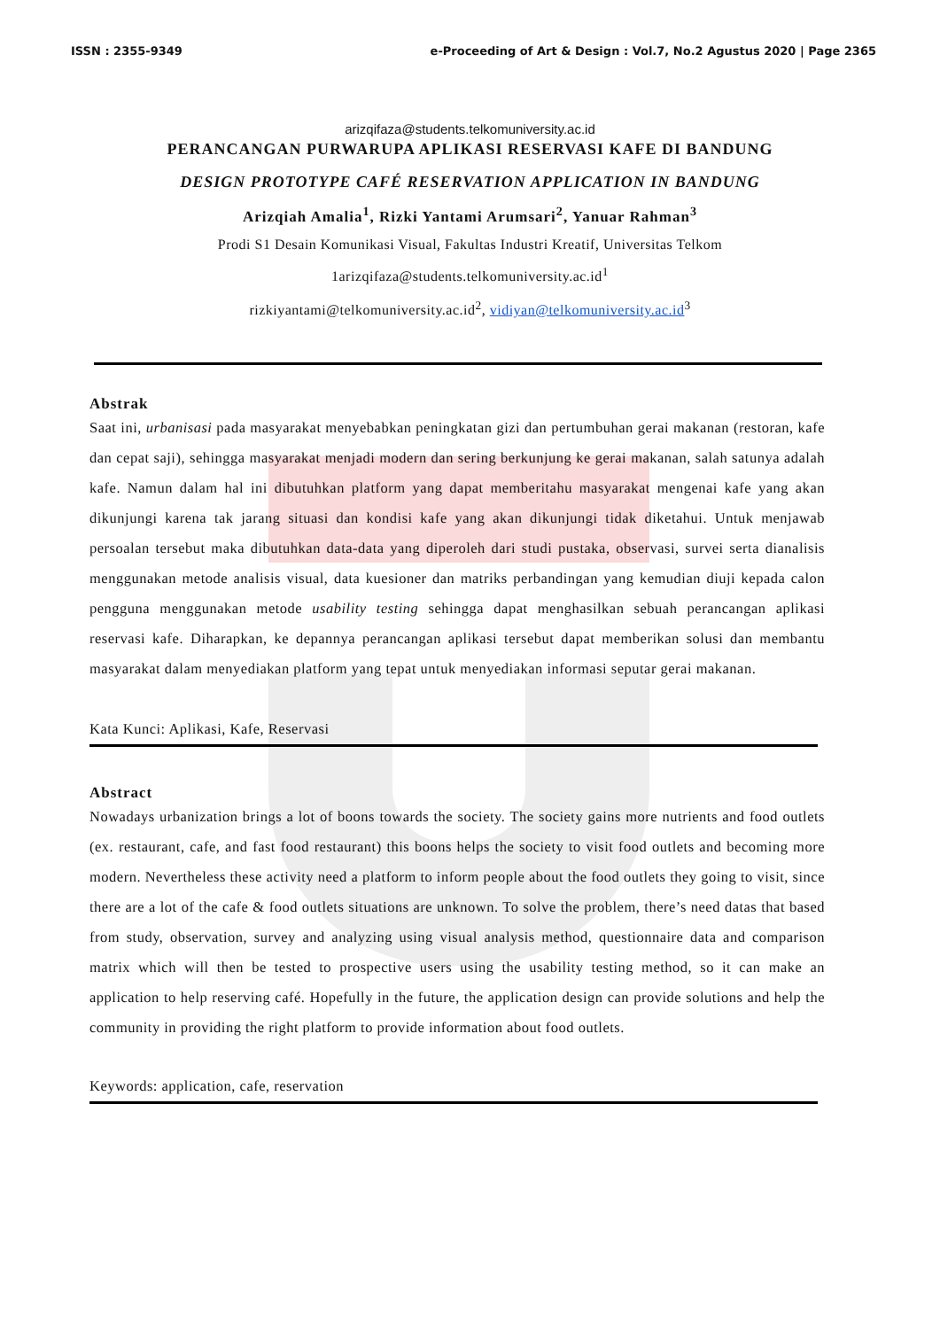ISSN : 2355-9349 e-Proceeding of Art & Design : Vol.7, No.2 Agustus 2020 | Page 2365
arizqifaza@students.telkomuniversity.ac.id
PERANCANGAN PURWARUPA APLIKASI RESERVASI KAFE DI BANDUNG
DESIGN PROTOTYPE CAFÉ RESERVATION APPLICATION IN BANDUNG
Arizqiah Amalia<sup>1</sup>, Rizki Yantami Arumsari<sup>2</sup>, Yanuar Rahman<sup>3</sup>
Prodi S1 Desain Komunikasi Visual, Fakultas Industri Kreatif, Universitas Telkom
1arizqifaza@students.telkomuniversity.ac.id<sup>1</sup>
rizkiyantami@telkomuniversity.ac.id<sup>2</sup>, vidiyan@telkomuniversity.ac.id<sup>3</sup>
Abstrak
Saat ini, urbanisasi pada masyarakat menyebabkan peningkatan gizi dan pertumbuhan gerai makanan (restoran, kafe dan cepat saji), sehingga masyarakat menjadi modern dan sering berkunjung ke gerai makanan, salah satunya adalah kafe. Namun dalam hal ini dibutuhkan platform yang dapat memberitahu masyarakat mengenai kafe yang akan dikunjungi karena tak jarang situasi dan kondisi kafe yang akan dikunjungi tidak diketahui. Untuk menjawab persoalan tersebut maka dibutuhkan data-data yang diperoleh dari studi pustaka, observasi, survei serta dianalisis menggunakan metode analisis visual, data kuesioner dan matriks perbandingan yang kemudian diuji kepada calon pengguna menggunakan metode usability testing sehingga dapat menghasilkan sebuah perancangan aplikasi reservasi kafe. Diharapkan, ke depannya perancangan aplikasi tersebut dapat memberikan solusi dan membantu masyarakat dalam menyediakan platform yang tepat untuk menyediakan informasi seputar gerai makanan.
Kata Kunci: Aplikasi, Kafe, Reservasi
Abstract
Nowadays urbanization brings a lot of boons towards the society. The society gains more nutrients and food outlets (ex. restaurant, cafe, and fast food restaurant) this boons helps the society to visit food outlets and becoming more modern. Nevertheless these activity need a platform to inform people about the food outlets they going to visit, since there are a lot of the cafe & food outlets situations are unknown. To solve the problem, there’s need datas that based from study, observation, survey and analyzing using visual analysis method, questionnaire data and comparison matrix which will then be tested to prospective users using the usability testing method, so it can make an application to help reserving café. Hopefully in the future, the application design can provide solutions and help the community in providing the right platform to provide information about food outlets.
Keywords: application, cafe, reservation